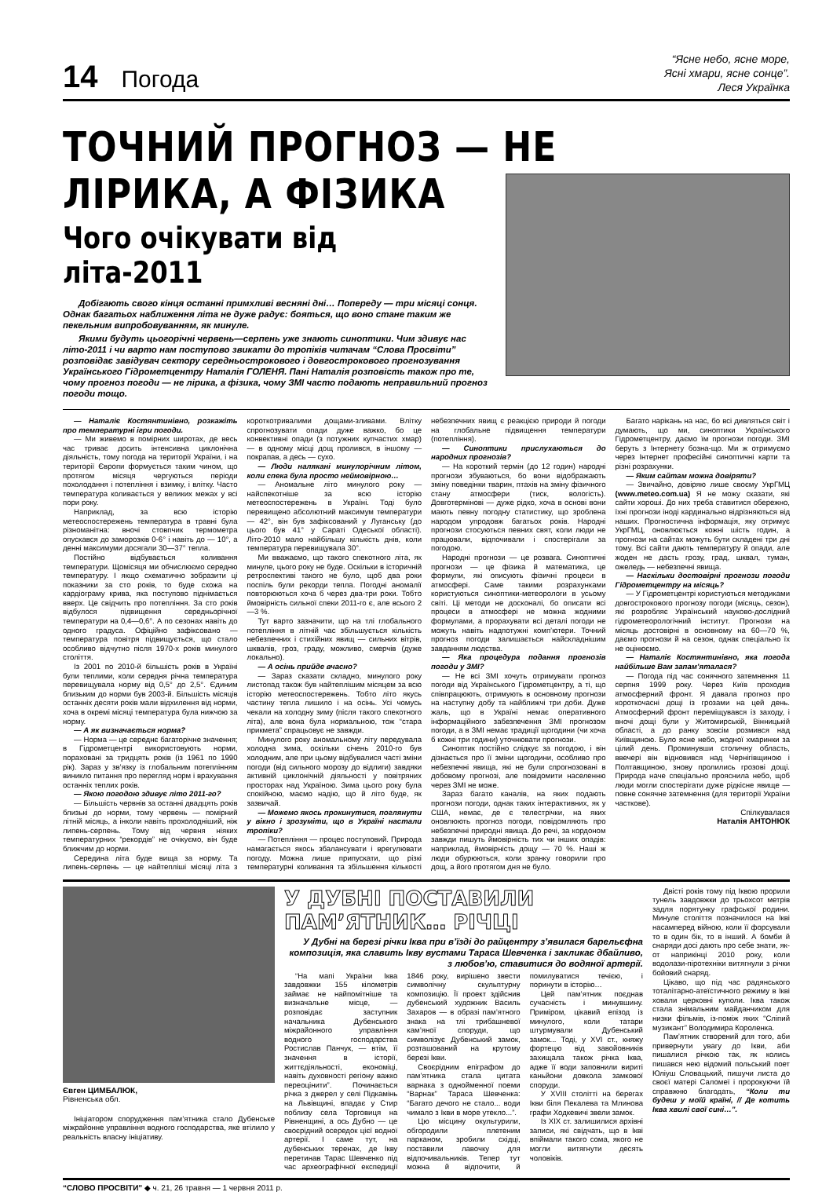14 Погода
“Ясне небо, ясне море,
Ясні хмари, ясне сонце”.
Леся Українка
ТОЧНИЙ ПРОГНОЗ — НЕ ЛІРИКА, А ФІЗИКА
Чого очікувати від літа-2011
Добігають свого кінця останні примхливі весняні дні… Попереду — три місяці сонця. Однак багатьох наближення літа не дуже радує: бояться, що воно стане таким же пекельним випробовуванням, як минуле.
Якими будуть цьогорічні червень—серпень уже знають синоптики. Чим здивує нас літо-2011 і чи варто нам поступово звикати до тропіків читачам “Слова Просвіти” розповідає завідувач сектору середньострокового і довгострокового прогнозування Українського Гідрометцентру Наталія ГОЛЕНЯ. Пані Наталія розповість також про те, чому прогноз погоди — не лірика, а фізика, чому ЗМІ часто подають неправильний прогноз погоди тощо.
— Наталіє Костянтинівно, розкажіть про температурні ігри погоди.
— Ми живемо в помірних широтах, де весь час триває досить інтенсивна циклонічна діяльність, тому погода на території України, і на території Європи формується таким чином, що протягом місяця чергуються періоди похолодання і потепління і взимку, і влітку. Часто температура коливається у великих межах у всі пори року.
Наприклад, за всю історію метеоспостережень температура в травні була різноманітна: вночі стовпчик термометра опускався до заморозків 0-6° і навіть до — 10°, а денні максимуми досягали 30—37° тепла.
Постійно відбувається коливання температури. Щомісяця ми обчислюємо середню температуру. І якщо схематично зобразити ці показники за сто років, то буде схожа на кардіограму крива, яка поступово піднімається вверх. Це свідчить про потепління. За сто років відбулося підвищення середньорічної температури на 0,4—0,6°. А по сезонах навіть до одного градуса. Офіційно зафіксовано — температура повітря підвищується, що стало особливо відчутно після 1970-х років минулого століття.
Із 2001 по 2010-й більшість років в Україні були теплими, коли середня річна температура перевищувала норму від 0,5° до 2,5°. Єдиним близьким до норми був 2003-й. Більшість місяців останніх десяти років мали відхилення від норми, хоча в окремі місяці температура була нижчою за норму.
— А як визначається норма?
— Норма — це середнє багаторічне значення; в Гідрометцентрі використовують норми, пораховані за тридцять років (із 1961 по 1990 рік). Зараз у зв’язку із глобальним потеплінням виникло питання про перегляд норм і врахування останніх теплих років.
— Якою погодою здивує літо 2011-го?
— Більшість червнів за останні двадцять років близькі до норми, тому червень — помірний літній місяць, а інколи навіть прохолодніший, ніж липень-серпень. Тому від червня ніяких температурних “рекордів” не очікуємо, він буде ближчим до норми.
Середина літа буде вища за норму. Та липень-серпень — це найтепліші місяці літа з короткотривалими дощами-зливами. Влітку спрогнозувати опади дуже важко, бо це конвективні опади (з потужних купчастих хмар) — в одному місці дощ пролився, в іншому — покрапав, а десь — сухо.
— Люди налякані минулорічним літом, коли спека була просто неймовірною…
— Аномальне літо минулого року — найспекотніше за всю історію метеоспостережень в Україні. Тоді було перевищено абсолютний максимум температури — 42°, він був зафіксований у Луганську (до цього був 41° у Сараті Одеської області). Літо-2010 мало найбільшу кількість днів, коли температура перевищувала 30°.
Ми вважаємо, що такого спекотного літа, як минуле, цього року не буде. Оскільки в історичній ретроспективі такого не було, щоб два роки поспіль були рекорди тепла. Погодні аномалії повторюються хоча б через два-три роки. Тобто ймовірність сильної спеки 2011-го є, але всього 2—3 %.
Тут варто зазначити, що на тлі глобального потепління в літній час збільшується кількість небезпечних і стихійних явищ — сильних вітрів, шквалів, гроз, граду, можливо, смерчів (дуже локально).
— А осінь прийде вчасно?
— Зараз сказати складно, минулого року листопад також був найтеплішим місяцем за всю історію метеоспостережень. Тобто літо якусь частину тепла лишило і на осінь. Усі чомусь чекали на холодну зиму (після такого спекотного літа), але вона була нормальною, тож “стара прикмета” спрацьовує не завжди.
Минулого року аномальному літу передувала холодна зима, оскільки січень 2010-го був холодним, але при цьому відбувалися часті зміни погоди (від сильного морозу до відлиги) завдяки активній циклонічній діяльності у повітряних просторах над Україною. Зима цього року була спокійною, маємо надію, що й літо буде, як зазвичай.
— Можемо якось прокинутися, поглянути у вікно і зрозуміти, що в Україні настали тропіки?
— Потепління — процес поступовий. Природа намагається якось збалансувати і врегулювати погоду. Можна лише припускати, що різкі температурні коливання та збільшення кількості небезпечних явищ є реакцією природи й погоди на глобальне підвищення температури (потепління).
— Синоптики прислухаються до народних прогнозів?
— На короткий термін (до 12 годин) народні прогнози збуваються, бо вони відображають зміну поведінки тварин, птахів на зміну фізичного стану атмосфери (тиск, вологість). Довготермінові — дуже рідко, хоча в основі вони мають певну погодну статистику, що зроблена народом упродовж багатьох років. Народні прогнози стосуються певних свят, коли люди не працювали, відпочивали і спостерігали за погодою.
Народні прогнози — це розвага. Синоптичні прогнози — це фізика й математика, це формули, які описують фізичні процеси в атмосфері. Саме такими розрахунками користуються синоптики-метеорологи в усьому світі. Ці методи не досконалі, бо описати всі процеси в атмосфері не можна жодними формулами, а прорахувати всі деталі погоди не можуть навіть надпотужні комп’ютери. Точний прогноз погоди залишається найскладнішим завданням людства.
— Яка процедура подання прогнозів погоди у ЗМІ?
— Не всі ЗМІ хочуть отримувати прогноз погоди від Українського Гідрометцентру, а ті, що співпрацюють, отримують в основному прогнози на наступну добу та найближчі три доби. Дуже жаль, що в Україні немає оперативного інформаційного забезпечення ЗМІ прогнозом погоди, а в ЗМІ немає традиції щогодини (чи хоча б кожні три години) уточнювати прогнози.
Синоптик постійно слідкує за погодою, і він дізнається про її зміни щогодини, особливо про небезпечні явища, які не були спрогнозовані в добовому прогнозі, але повідомити населенню через ЗМІ не може.
Зараз багато каналів, на яких подають прогнози погоди, однак таких інтерактивних, як у США, немає, де є телестрічки, на яких оновлюють прогноз погоди, повідомляють про небезпечні природні явища. До речі, за кордоном завжди пишуть ймовірність тих чи інших опадів: наприклад, ймовірність дощу — 70 %. Наші ж люди обурюються, коли зранку говорили про дощ, а його протягом дня не було.
Багато нарікань на нас, бо всі дивляться світ і думають, що ми, синоптики Українського Гідрометцентру, даємо їм прогнози погоди. ЗМІ беруть з Інтернету бозна-що. Ми ж отримуємо через Інтернет професійні синоптичні карти та різні розрахунки.
— Яким сайтам можна довіряти?
— Звичайно, довіряю лише своєму УкрГМЦ (www.meteo.com.ua) Я не можу сказати, які сайти хороші. До них треба ставитися обережно, їхні прогнози іноді кардинально відрізняються від наших. Прогностична інформація, яку отримує УкрГМЦ, оновлюється кожні шість годин, а прогнози на сайтах можуть бути складені три дні тому. Всі сайти дають температуру й опади, але жоден не дасть грозу, град, шквал, туман, ожеледь — небезпечні явища.
— Наскільки достовірні прогнози погоди Гідрометцентру на місяць?
— У Гідрометцентрі користуються методиками довгострокового прогнозу погоди (місяць, сезон), які розробляє Український науково-дослідний гідрометеорологічний інститут. Прогнози на місяць достовірні в основному на 60—70 %, даємо прогнози й на сезон, однак спеціально їх не оцінюємо.
— Наталіє Костянтинівно, яка погода найбільше Вам запам’яталася?
— Погода під час сонячного затемнення 11 серпня 1999 року. Через Київ проходив атмосферний фронт. Я давала прогноз про короткочасні дощі із грозами на цей день. Атмосферний фронт переміщувався із заходу, і вночі дощі були у Житомирській, Вінницькій області, а до ранку зовсім розмився над Київщиною. Було ясне небо, жодної хмаринки за цілий день. Проминувши столичну область, ввечері він відновився над Чернігівщиною і Полтавщиною, знову пролились грозові дощі. Природа наче спеціально прояснила небо, щоб люди могли спостерігати дуже рідкісне явище — повне сонячне затемнення (для території України часткове).
Спілкувалася
Наталія АНТОНЮК
Євген ЦИМБАЛЮК,
Рівненська обл.
Ініціатором спорудження пам’ятника стало Дубенське міжрайонне управління водного господарства, яке втілило у реальність власну ініціативу.
У ДУБНІ ПОСТАВИЛИ ПАМ’ЯТНИК… РІЧЦІ
У Дубні на березі річки Іква при в’їзді до райцентру з’явилася барельєфна композиція, яка славить Ікву вустами Тараса Шевченка і закликає дбайливо, з любов’ю, ставитися до водяної артерії.
“На мапі України Іква завдовжки 155 кілометрів займає не найпомітніше та визначальне місце, — розповідає заступник начальника Дубенського міжрайонного управління водного господарства Ростислав Панчук, — втім, її значення в історії, життєдіяльності, економіці, навіть духовності регіону важко переоцінити”. Починається річка з джерел у селі Підкамінь на Львівщині, впадає у Стир поблизу села Торговиця на Рівненщині, а ось Дубно — це своєрідний осередок цієї водної артерії. І саме тут, на дубенських теренах, де Ікву перетинав Тарас Шевченко під час археографічної експедиції 1846 року, вирішено звести символічну скульптурну композицію. Її проект здійснив дубенський художник Василь Захаров — в образі пам’ятного знака на тлі трибашневої кам’яної споруди, що символізує Дубенський замок, розташований на крутому березі Ікви.
Своєрідним епіграфом до пам’ятника стала цитата варнака з однойменної поеми “Варнак” Тараса Шевченка: “Багато дечого не стало... води чимало з Ікви в море утекло...”.
Цю місцину окультурили, обгородили плетеним парканом, зробили східці, поставили лавочку для відпочивальників. Тепер тут можна й відпочити, й помилуватися течією, і поринути в історію…
Цей пам’ятник поєднав сучасність і минувшину. Приміром, цікавий епізод із минулого, коли татари штурмували Дубенський замок... Тоді, у XVI ст., княжу фортецю від завойовників захищала також річка Іква, адже її води заповнили вириті каньйони довкола замкової споруди.
У XVIII столітті на берегах Ікви біля Пекалева та Млинова графи Ходкевичі звели замок.
Із XIX ст. залишилися архівні записи, які свідчать, що в Ікві впіймали такого сома, якого не могли витягнути десять чоловіків.
Двісті років тому під Іквою прорили тунель завдовжки до трьохсот метрів задля порятунку графської родини. Минуле століття позначилося на Ікві насамперед війною, коли її форсували то в один бік, то в інший. А бомби й снаряди досі дають про себе знати, як-от наприкінці 2010 року, коли водолази-піротехніки витягнули з річки бойовий снаряд.
Цікаво, що під час радянського тоталітарно-атеїстичного режиму в Ікві ховали церковні куполи. Іква також стала знімальним майданчиком для низки фільмів, із-поміж яких “Сліпий музикант” Володимира Короленка.
Пам’ятник створений для того, аби привернути увагу до Ікви, аби пишалися річкою так, як колись пишався нею відомий польський поет Юліуш Словацький, пишучи листа до своєї матері Саломеї і пророкуючи їй справжню благодать, “Коли ти будеш у моїй країні, // Де котить Іква хвилі свої сині…”.
“СЛОВО ПРОСВІТИ” ◆ ч. 21, 26 травня — 1 червня 2011 р.